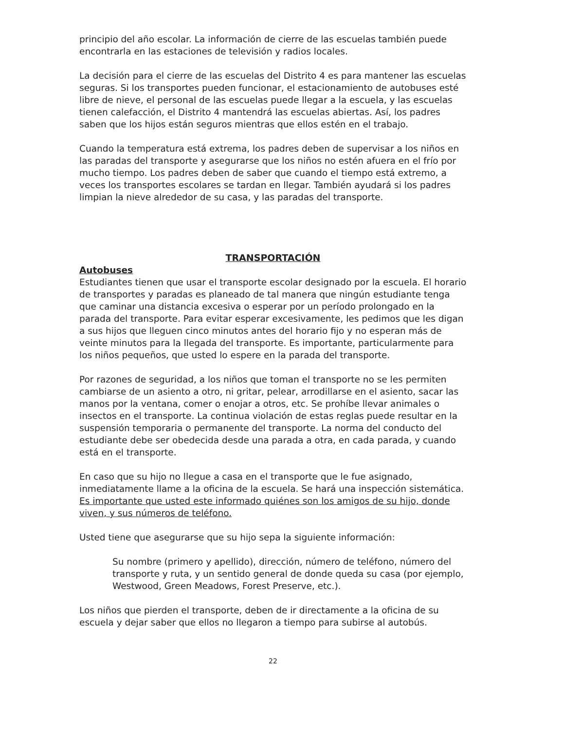principio del año escolar. La información de cierre de las escuelas también puede encontrarla en las estaciones de televisión y radios locales.
La decisión para el cierre de las escuelas del Distrito 4 es para mantener las escuelas seguras. Si los transportes pueden funcionar, el estacionamiento de autobuses esté libre de nieve, el personal de las escuelas puede llegar a la escuela, y las escuelas tienen calefacción, el Distrito 4 mantendrá las escuelas abiertas. Así, los padres saben que los hijos están seguros mientras que ellos estén en el trabajo.
Cuando la temperatura está extrema, los padres deben de supervisar a los niños en las paradas del transporte y asegurarse que los niños no estén afuera en el frío por mucho tiempo. Los padres deben de saber que cuando el tiempo está extremo, a veces los transportes escolares se tardan en llegar. También ayudará si los padres limpian la nieve alrededor de su casa, y las paradas del transporte.
TRANSPORTACIÓN
Autobuses
Estudiantes tienen que usar el transporte escolar designado por la escuela. El horario de transportes y paradas es planeado de tal manera que ningún estudiante tenga que caminar una distancia excesiva o esperar por un período prolongado en la parada del transporte. Para evitar esperar excesivamente, les pedimos que les digan a sus hijos que lleguen cinco minutos antes del horario fijo y no esperan más de veinte minutos para la llegada del transporte. Es importante, particularmente para los niños pequeños, que usted lo espere en la parada del transporte.
Por razones de seguridad, a los niños que toman el transporte no se les permiten cambiarse de un asiento a otro, ni gritar, pelear, arrodillarse en el asiento, sacar las manos por la ventana, comer o enojar a otros, etc. Se prohíbe llevar animales o insectos en el transporte. La continua violación de estas reglas puede resultar en la suspensión temporaria o permanente del transporte. La norma del conducto del estudiante debe ser obedecida desde una parada a otra, en cada parada, y cuando está en el transporte.
En caso que su hijo no llegue a casa en el transporte que le fue asignado, inmediatamente llame a la oficina de la escuela. Se hará una inspección sistemática. Es importante que usted este informado quiénes son los amigos de su hijo, donde viven, y sus números de teléfono.
Usted tiene que asegurarse que su hijo sepa la siguiente información:
Su nombre (primero y apellido), dirección, número de teléfono, número del transporte y ruta, y un sentido general de donde queda su casa (por ejemplo, Westwood, Green Meadows, Forest Preserve, etc.).
Los niños que pierden el transporte, deben de ir directamente a la oficina de su escuela y dejar saber que ellos no llegaron a tiempo para subirse al autobús.
22